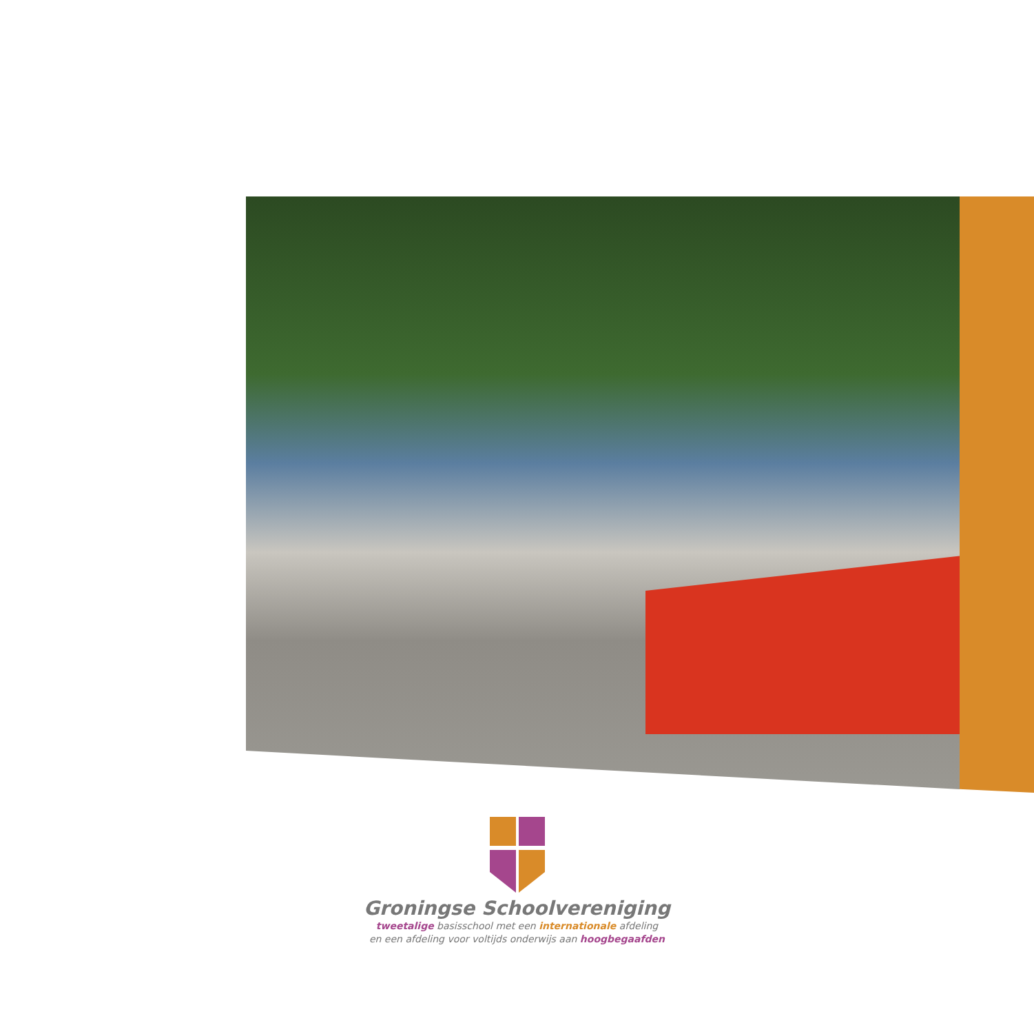Groningse Schoolvereniging
tweetalige basisschool met een internationale afdeling
en een afdeling voor voltijds onderwijs aan hoogbegaafden